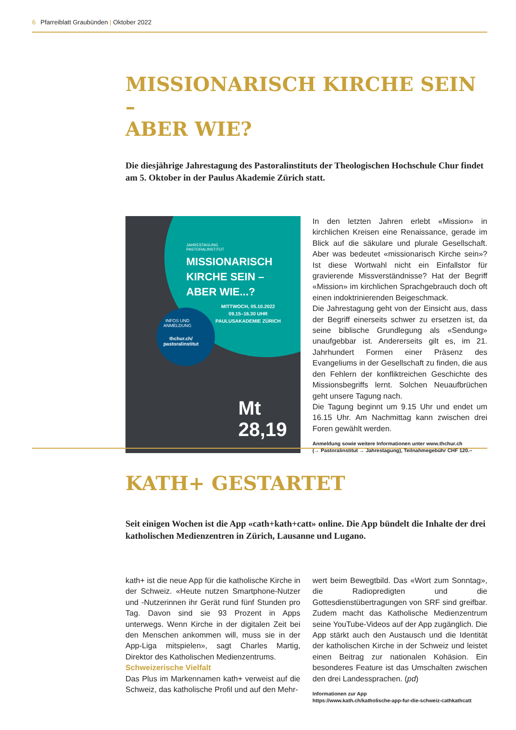6 Pfarreiblatt Graubünden | Oktober 2022
MISSIONARISCH KIRCHE SEIN –
ABER WIE?
Die diesjährige Jahrestagung des Pastoralinstituts der Theologischen Hochschule Chur findet am 5. Oktober in der Paulus Akademie Zürich statt.
JAHRESTAGUNG
PASTORALINSTITUT
MISSIONARISCH
KIRCHE SEIN –
ABER WIE...?
MITTWOCH, 05.10.2022
09.15–16.30 UHR
PAULUSAKADEMIE ZÜRICH
INFOS UND
ANMELDUNG
thchur.ch/
pastoralinstitut
Mt
28,19
In den letzten Jahren erlebt «Mission» in kirchlichen Kreisen eine Renaissance, gerade im Blick auf die säkulare und plurale Gesellschaft. Aber was bedeutet «missionarisch Kirche sein»? Ist diese Wortwahl nicht ein Einfallstor für gravierende Missverständnisse? Hat der Begriff «Mission» im kirchlichen Sprachgebrauch doch oft einen indoktrinierenden Beigeschmack.
Die Jahrestagung geht von der Einsicht aus, dass der Begriff einerseits schwer zu ersetzen ist, da seine biblische Grundlegung als «Sendung» unaufgebbar ist. Andererseits gilt es, im 21. Jahrhundert Formen einer Präsenz des Evangeliums in der Gesellschaft zu finden, die aus den Fehlern der konfliktreichen Geschichte des Missionsbegriffs lernt. Solchen Neuaufbrüchen geht unsere Tagung nach.
Die Tagung beginnt um 9.15 Uhr und endet um 16.15 Uhr. Am Nachmittag kann zwischen drei Foren gewählt werden.
Anmeldung sowie weitere Informationen unter www.thchur.ch
(→ Pastoralinstitut → Jahrestagung), Teilnahmegebühr CHF 120.–
KATH+ GESTARTET
Seit einigen Wochen ist die App «cath+kath+catt» online. Die App bündelt die Inhalte der drei katholischen Medienzentren in Zürich, Lausanne und Lugano.
kath+ ist die neue App für die katholische Kirche in der Schweiz. «Heute nutzen Smartphone-Nutzer und -Nutzerinnen ihr Gerät rund fünf Stunden pro Tag. Davon sind sie 93 Prozent in Apps unterwegs. Wenn Kirche in der digitalen Zeit bei den Menschen ankommen will, muss sie in der App-Liga mitspielen», sagt Charles Martig, Direktor des Katholischen Medienzentrums.
Schweizerische Vielfalt
Das Plus im Markennamen kath+ verweist auf die Schweiz, das katholische Profil und auf den Mehr-
wert beim Bewegtbild. Das «Wort zum Sonntag», die Radiopredigten und die Gottesdienstübertragungen von SRF sind greifbar. Zudem macht das Katholische Medienzentrum seine YouTube-Videos auf der App zugänglich. Die App stärkt auch den Austausch und die Identität der katholischen Kirche in der Schweiz und leistet einen Beitrag zur nationalen Kohäsion. Ein besonderes Feature ist das Umschalten zwischen den drei Landessprachen. (pd)
Informationen zur App
https://www.kath.ch/katholische-app-fur-die-schweiz-cathkathcatt